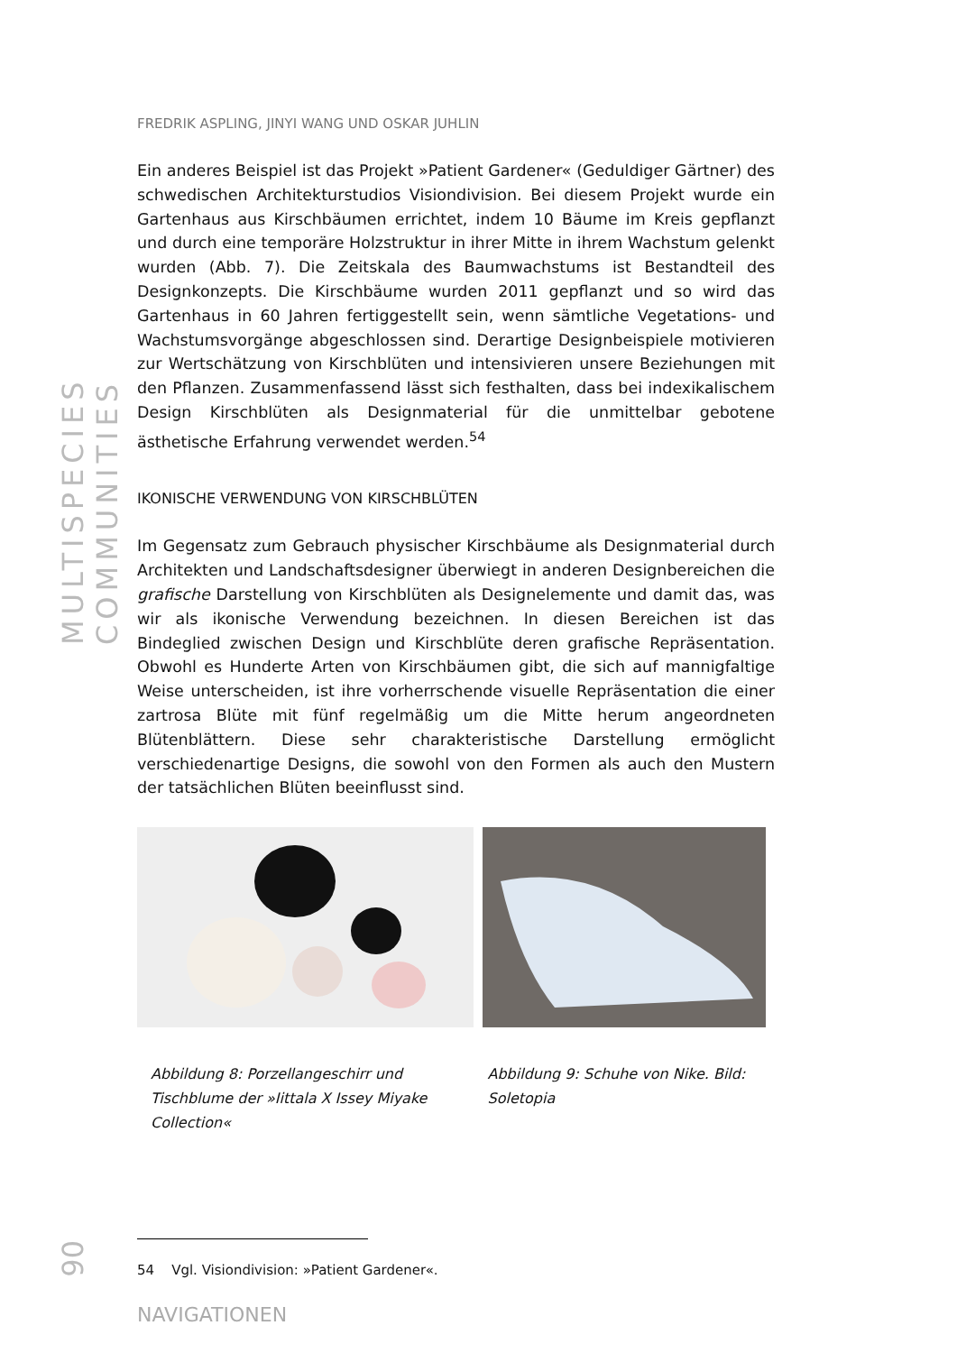MULTISPECIES COMMUNITIES
90
FREDRIK ASPLING, JINYI WANG UND OSKAR JUHLIN
Ein anderes Beispiel ist das Projekt »Patient Gardener« (Geduldiger Gärtner) des schwedischen Architekturstudios Visiondivision. Bei diesem Projekt wurde ein Gartenhaus aus Kirschbäumen errichtet, indem 10 Bäume im Kreis gepflanzt und durch eine temporäre Holzstruktur in ihrer Mitte in ihrem Wachstum gelenkt wurden (Abb. 7). Die Zeitskala des Baumwachstums ist Bestandteil des Designkonzepts. Die Kirschbäume wurden 2011 gepflanzt und so wird das Gartenhaus in 60 Jahren fertiggestellt sein, wenn sämtliche Vegetations- und Wachstumsvorgänge abgeschlossen sind. Derartige Designbeispiele motivieren zur Wertschätzung von Kirschblüten und intensivieren unsere Beziehungen mit den Pflanzen. Zusammenfassend lässt sich festhalten, dass bei indexikalischem Design Kirschblüten als Designmaterial für die unmittelbar gebotene ästhetische Erfahrung verwendet werden.<sup>54</sup>
IKONISCHE VERWENDUNG VON KIRSCHBLÜTEN
Im Gegensatz zum Gebrauch physischer Kirschbäume als Designmaterial durch Architekten und Landschaftsdesigner überwiegt in anderen Designbereichen die grafische Darstellung von Kirschblüten als Designelemente und damit das, was wir als ikonische Verwendung bezeichnen. In diesen Bereichen ist das Bindeglied zwischen Design und Kirschblüte deren grafische Repräsentation. Obwohl es Hunderte Arten von Kirschbäumen gibt, die sich auf mannigfaltige Weise unterscheiden, ist ihre vorherrschende visuelle Repräsentation die einer zartrosa Blüte mit fünf regelmäßig um die Mitte herum angeordneten Blütenblättern. Diese sehr charakteristische Darstellung ermöglicht verschiedenartige Designs, die sowohl von den Formen als auch den Mustern der tatsächlichen Blüten beeinflusst sind.
Abbildung 8: Porzellangeschirr und Tischblume der »Iittala X Issey Miyake Collection«
Abbildung 9: Schuhe von Nike. Bild: Soletopia
54 Vgl. Visiondivision: »Patient Gardener«.
NAVIGATIONEN